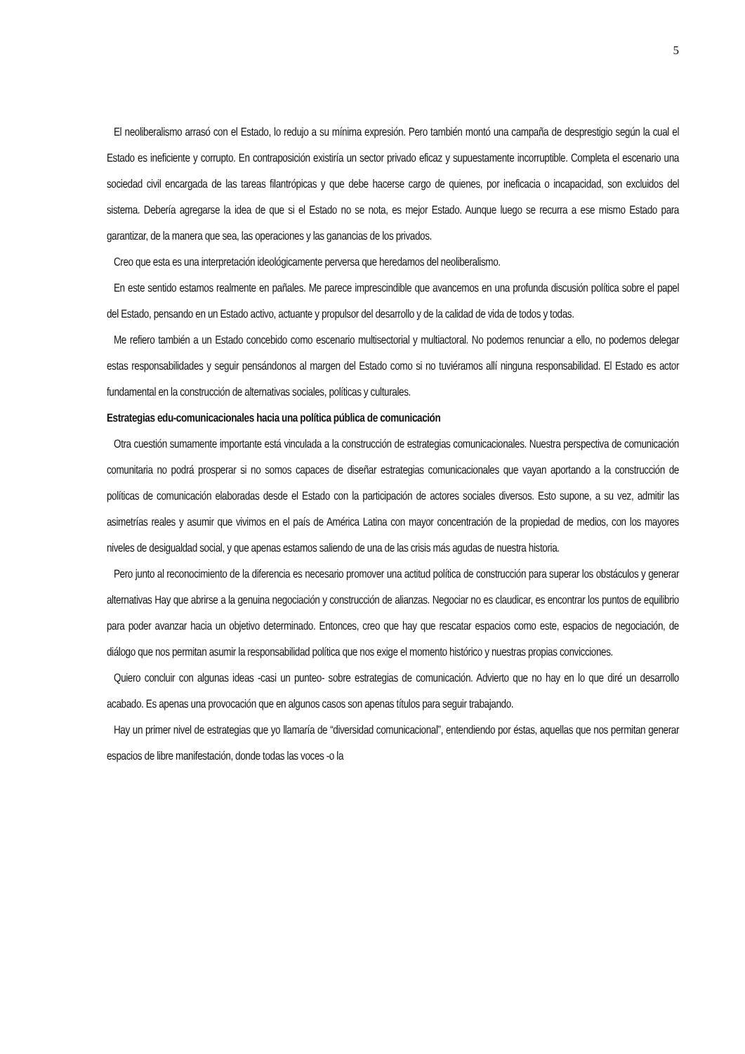5
El neoliberalismo arrasó con el Estado, lo redujo a su mínima expresión. Pero también montó una campaña de desprestigio según la cual el Estado es ineficiente y corrupto. En contraposición existiría un sector privado eficaz y supuestamente incorruptible. Completa el escenario una sociedad civil encargada de las tareas filantrópicas y que debe hacerse cargo de quienes, por ineficacia o incapacidad, son excluidos del sistema. Debería agregarse la idea de que si el Estado no se nota, es mejor Estado. Aunque luego se recurra a ese mismo Estado para garantizar, de la manera que sea, las operaciones y las ganancias de los privados.
Creo que esta es una interpretación ideológicamente perversa que heredamos del neoliberalismo.
En este sentido estamos realmente en pañales. Me parece imprescindible que avancemos en una profunda discusión política sobre el papel del Estado, pensando en un Estado activo, actuante y propulsor del desarrollo y de la calidad de vida de todos y todas.
Me refiero también a un Estado concebido como escenario multisectorial y multiactoral. No podemos renunciar a ello, no podemos delegar estas responsabilidades y seguir pensándonos al margen del Estado como si no tuviéramos allí ninguna responsabilidad. El Estado es actor fundamental en la construcción de alternativas sociales, políticas y culturales.
Estrategias edu-comunicacionales hacia una política pública de comunicación
Otra cuestión sumamente importante está vinculada a la construcción de estrategias comunicacionales. Nuestra perspectiva de comunicación comunitaria no podrá prosperar si no somos capaces de diseñar estrategias comunicacionales que vayan aportando a la construcción de políticas de comunicación elaboradas desde el Estado con la participación de actores sociales diversos. Esto supone, a su vez, admitir las asimetrías reales y asumir que vivimos en el país de América Latina con mayor concentración de la propiedad de medios, con los mayores niveles de desigualdad social, y que apenas estamos saliendo de una de las crisis más agudas de nuestra historia.
Pero junto al reconocimiento de la diferencia es necesario promover una actitud política de construcción para superar los obstáculos y generar alternativas Hay que abrirse a la genuina negociación y construcción de alianzas. Negociar no es claudicar, es encontrar los puntos de equilibrio para poder avanzar hacia un objetivo determinado. Entonces, creo que hay que rescatar espacios como este, espacios de negociación, de diálogo que nos permitan asumir la responsabilidad política que nos exige el momento histórico y nuestras propias convicciones.
Quiero concluir con algunas ideas -casi un punteo- sobre estrategias de comunicación. Advierto que no hay en lo que diré un desarrollo acabado. Es apenas una provocación que en algunos casos son apenas títulos para seguir trabajando.
Hay un primer nivel de estrategias que yo llamaría de “diversidad comunicacional”, entendiendo por éstas, aquellas que nos permitan generar espacios de libre manifestación, donde todas las voces -o la